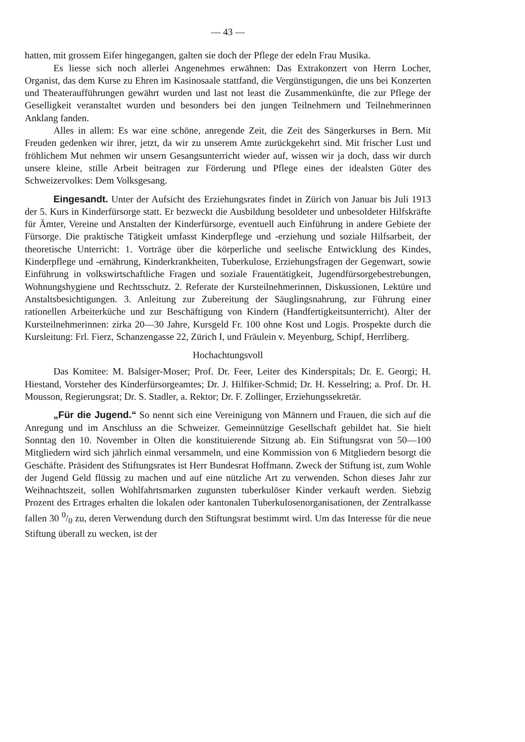— 43 —
hatten, mit grossem Eifer hingegangen, galten sie doch der Pflege der edeln Frau Musika.
Es liesse sich noch allerlei Angenehmes erwähnen: Das Extrakonzert von Herrn Locher, Organist, das dem Kurse zu Ehren im Kasinosaale stattfand, die Vergünstigungen, die uns bei Konzerten und Theateraufführungen gewährt wurden und last not least die Zusammenkünfte, die zur Pflege der Geselligkeit veranstaltet wurden und besonders bei den jungen Teilnehmern und Teilnehmerinnen Anklang fanden.
Alles in allem: Es war eine schöne, anregende Zeit, die Zeit des Sängerkurses in Bern. Mit Freuden gedenken wir ihrer, jetzt, da wir zu unserem Amte zurückgekehrt sind. Mit frischer Lust und fröhlichem Mut nehmen wir unsern Gesangsunterricht wieder auf, wissen wir ja doch, dass wir durch unsere kleine, stille Arbeit beitragen zur Förderung und Pflege eines der idealsten Güter des Schweizervolkes: Dem Volksgesang.
Eingesandt. Unter der Aufsicht des Erziehungsrates findet in Zürich von Januar bis Juli 1913 der 5. Kurs in Kinderfürsorge statt. Er bezweckt die Ausbildung besoldeter und unbesoldeter Hilfskräfte für Ämter, Vereine und Anstalten der Kinderfürsorge, eventuell auch Einführung in andere Gebiete der Fürsorge. Die praktische Tätigkeit umfasst Kinderpflege und -erziehung und soziale Hilfsarbeit, der theoretische Unterricht: 1. Vorträge über die körperliche und seelische Entwicklung des Kindes, Kinderpflege und -ernährung, Kinderkrankheiten, Tuberkulose, Erziehungsfragen der Gegenwart, sowie Einführung in volkswirtschaftliche Fragen und soziale Frauentätigkeit, Jugendfürsorgebestrebungen, Wohnungshygiene und Rechtsschutz. 2. Referate der Kursteilnehmerinnen, Diskussionen, Lektüre und Anstaltsbesichtigungen. 3. Anleitung zur Zubereitung der Säuglingsnahrung, zur Führung einer rationellen Arbeiterküche und zur Beschäftigung von Kindern (Handfertigkeitsunterricht). Alter der Kursteilnehmerinnen: zirka 20—30 Jahre, Kursgeld Fr. 100 ohne Kost und Logis. Prospekte durch die Kursleitung: Frl. Fierz, Schanzengasse 22, Zürich I, und Fräulein v. Meyenburg, Schipf, Herrliberg.
Hochachtungsvoll
Das Komitee: M. Balsiger-Moser; Prof. Dr. Feer, Leiter des Kinderspitals; Dr. E. Georgi; H. Hiestand, Vorsteher des Kinderfürsorgeamtes; Dr. J. Hilfiker-Schmid; Dr. H. Kesselring; a. Prof. Dr. H. Mousson, Regierungsrat; Dr. S. Stadler, a. Rektor; Dr. F. Zollinger, Erziehungssekretär.
„Für die Jugend.“ So nennt sich eine Vereinigung von Männern und Frauen, die sich auf die Anregung und im Anschluss an die Schweizer. Gemeinnützige Gesellschaft gebildet hat. Sie hielt Sonntag den 10. November in Olten die konstituierende Sitzung ab. Ein Stiftungsrat von 50—100 Mitgliedern wird sich jährlich einmal versammeln, und eine Kommission von 6 Mitgliedern besorgt die Geschäfte. Präsident des Stiftungsrates ist Herr Bundesrat Hoffmann. Zweck der Stiftung ist, zum Wohle der Jugend Geld flüssig zu machen und auf eine nützliche Art zu verwenden. Schon dieses Jahr zur Weihnachtszeit, sollen Wohlfahrtsmarken zugunsten tuberkulöser Kinder verkauft werden. Siebzig Prozent des Ertrages erhalten die lokalen oder kantonalen Tuberkulosenorganisationen, der Zentralkasse fallen 30 0/0 zu, deren Verwendung durch den Stiftungsrat bestimmt wird. Um das Interesse für die neue Stiftung überall zu wecken, ist der